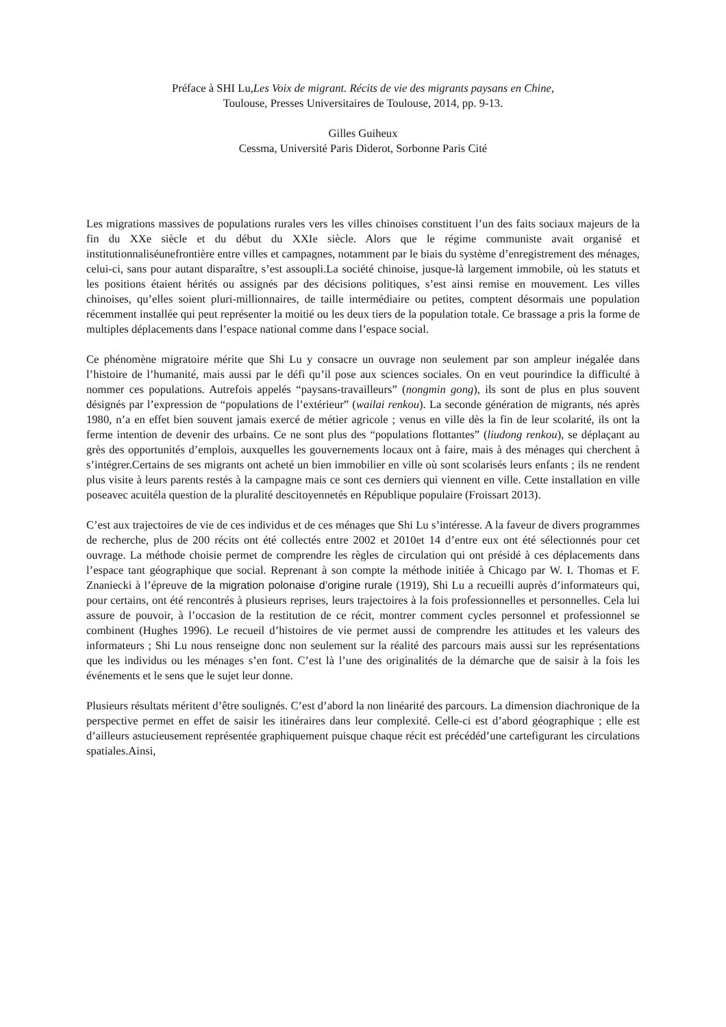Préface à SHI Lu,Les Voix de migrant. Récits de vie des migrants paysans en Chine,
Toulouse, Presses Universitaires de Toulouse, 2014, pp. 9-13.
Gilles Guiheux
Cessma, Université Paris Diderot, Sorbonne Paris Cité
Les migrations massives de populations rurales vers les villes chinoises constituent l’un des faits sociaux majeurs de la fin du XXe siècle et du début du XXIe siècle. Alors que le régime communiste avait organisé et institutionnaliséunefrontière entre villes et campagnes, notamment par le biais du système d’enregistrement des ménages, celui-ci, sans pour autant disparaître, s’est assoupli.La société chinoise, jusque-là largement immobile, où les statuts et les positions étaient hérités ou assignés par des décisions politiques, s’est ainsi remise en mouvement. Les villes chinoises, qu’elles soient pluri-millionnaires, de taille intermédiaire ou petites, comptent désormais une population récemment installée qui peut représenter la moitié ou les deux tiers de la population totale. Ce brassage a pris la forme de multiples déplacements dans l’espace national comme dans l’espace social.
Ce phénomène migratoire mérite que Shi Lu y consacre un ouvrage non seulement par son ampleur inégalée dans l’histoire de l’humanité, mais aussi par le défi qu’il pose aux sciences sociales. On en veut pourindice la difficulté à nommer ces populations. Autrefois appelés “paysans-travailleurs” (nongmin gong), ils sont de plus en plus souvent désignés par l’expression de “populations de l’extérieur” (wailai renkou). La seconde génération de migrants, nés après 1980, n’a en effet bien souvent jamais exercé de métier agricole ; venus en ville dès la fin de leur scolarité, ils ont la ferme intention de devenir des urbains. Ce ne sont plus des “populations flottantes” (liudong renkou), se déplaçant au grès des opportunités d’emplois, auxquelles les gouvernements locaux ont à faire, mais à des ménages qui cherchent à s’intégrer.Certains de ses migrants ont acheté un bien immobilier en ville où sont scolarisés leurs enfants ; ils ne rendent plus visite à leurs parents restés à la campagne mais ce sont ces derniers qui viennent en ville. Cette installation en ville poseavec acuitéla question de la pluralité descitoyennetés en République populaire (Froissart 2013).
C’est aux trajectoires de vie de ces individus et de ces ménages que Shi Lu s’intéresse. A la faveur de divers programmes de recherche, plus de 200 récits ont été collectés entre 2002 et 2010et 14 d’entre eux ont été sélectionnés pour cet ouvrage. La méthode choisie permet de comprendre les règles de circulation qui ont présidé à ces déplacements dans l’espace tant géographique que social. Reprenant à son compte la méthode initiée à Chicago par W. I. Thomas et F. Znaniecki à l’épreuve de la migration polonaise d’origine rurale (1919), Shi Lu a recueilli auprès d’informateurs qui, pour certains, ont été rencontrés à plusieurs reprises, leurs trajectoires à la fois professionnelles et personnelles. Cela lui assure de pouvoir, à l’occasion de la restitution de ce récit, montrer comment cycles personnel et professionnel se combinent (Hughes 1996). Le recueil d’histoires de vie permet aussi de comprendre les attitudes et les valeurs des informateurs ; Shi Lu nous renseigne donc non seulement sur la réalité des parcours mais aussi sur les représentations que les individus ou les ménages s’en font. C’est là l’une des originalités de la démarche que de saisir à la fois les événements et le sens que le sujet leur donne.
Plusieurs résultats méritent d’être soulignés. C’est d’abord la non linéarité des parcours. La dimension diachronique de la perspective permet en effet de saisir les itinéraires dans leur complexité. Celle-ci est d’abord géographique ; elle est d’ailleurs astucieusement représentée graphiquement puisque chaque récit est précédéd’une cartefigurant les circulations spatiales.Ainsi,